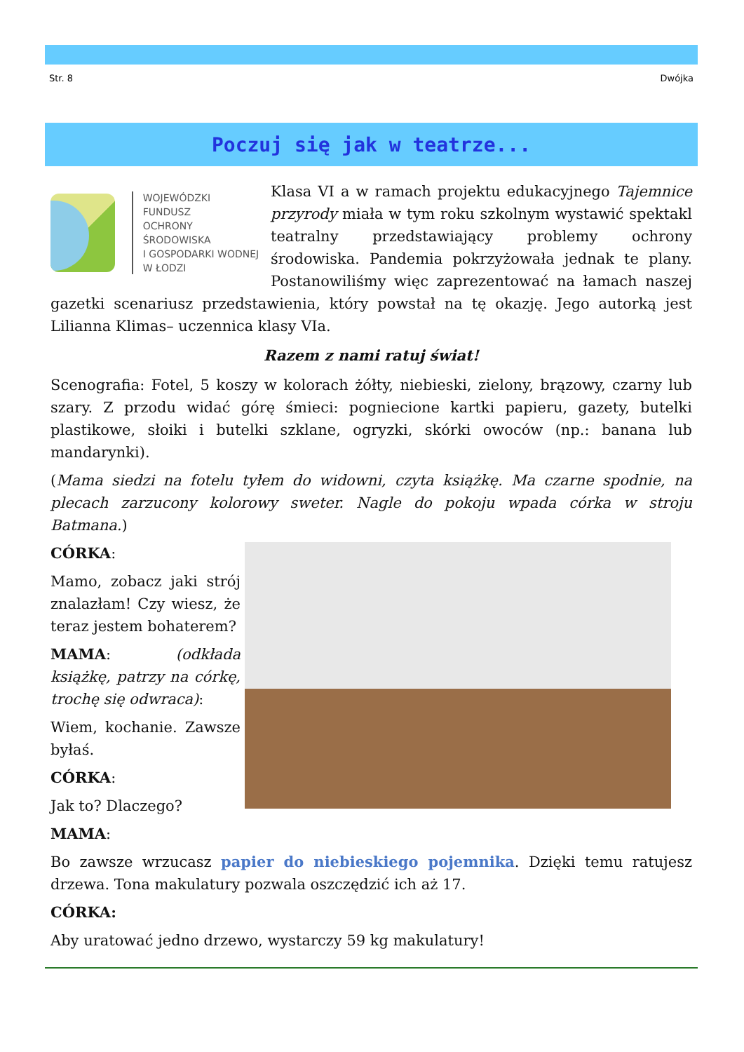Str. 8 Dwójka
Poczuj się jak w teatrze...
WOJEWÓDZKI FUNDUSZ
OCHRONY ŚRODOWISKA
I GOSPODARKI WODNEJ
W ŁODZI
Klasa VI a w ramach projektu edukacyjnego Tajemnice przyrody miała w tym roku szkolnym wystawić spektakl teatralny przedstawiający problemy ochrony środowiska. Pandemia pokrzyżowała jednak te plany. Postanowiliśmy więc zaprezentować na łamach naszej gazetki scenariusz przedstawienia, który powstał na tę okazję. Jego autorką jest Lilianna Klimas– uczennica klasy VIa.
Razem z nami ratuj świat!
Scenografia: Fotel, 5 koszy w kolorach żółty, niebieski, zielony, brązowy, czarny lub szary. Z przodu widać górę śmieci: pogniecione kartki papieru, gazety, butelki plastikowe, słoiki i butelki szklane, ogryzki, skórki owoców (np.: banana lub mandarynki).
(Mama siedzi na fotelu tyłem do widowni, czyta książkę. Ma czarne spodnie, na plecach zarzucony kolorowy sweter. Nagle do pokoju wpada córka w stroju Batmana.)
CÓRKA:
Mamo, zobacz jaki strój znalazłam! Czy wiesz, że teraz jestem bohaterem?
MAMA: (odkłada książkę, patrzy na córkę, trochę się odwraca):
Wiem, kochanie. Zawsze byłaś.
CÓRKA:
Jak to? Dlaczego?
MAMA:
Bo zawsze wrzucasz papier do niebieskiego pojemnika. Dzięki temu ratujesz drzewa. Tona makulatury pozwala oszczędzić ich aż 17.
CÓRKA:
Aby uratować jedno drzewo, wystarczy 59 kg makulatury!